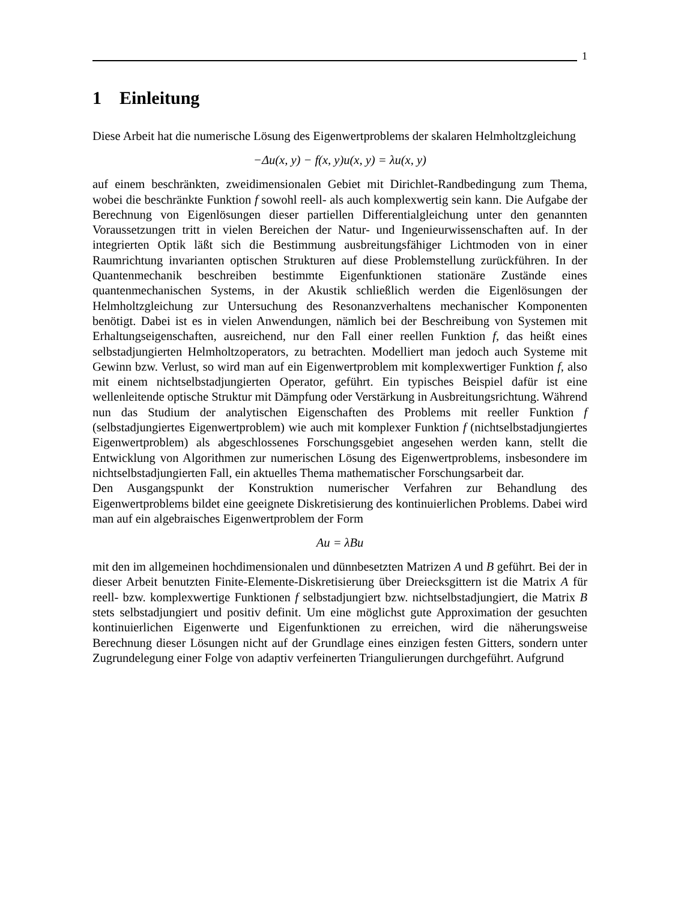1
1 Einleitung
Diese Arbeit hat die numerische Lösung des Eigenwertproblems der skalaren Helmholtzgleichung
−Δu(x, y) − f(x, y)u(x, y) = λu(x, y)
auf einem beschränkten, zweidimensionalen Gebiet mit Dirichlet-Randbedingung zum Thema, wobei die beschränkte Funktion f sowohl reell- als auch komplexwertig sein kann. Die Aufgabe der Berechnung von Eigenlösungen dieser partiellen Differentialgleichung unter den genannten Voraussetzungen tritt in vielen Bereichen der Natur- und Ingenieurwissenschaften auf. In der integrierten Optik läßt sich die Bestimmung ausbreitungsfähiger Lichtmoden von in einer Raumrichtung invarianten optischen Strukturen auf diese Problemstellung zurückführen. In der Quantenmechanik beschreiben bestimmte Eigenfunktionen stationäre Zustände eines quantenmechanischen Systems, in der Akustik schließlich werden die Eigenlösungen der Helmholtzgleichung zur Untersuchung des Resonanzverhaltens mechanischer Komponenten benötigt. Dabei ist es in vielen Anwendungen, nämlich bei der Beschreibung von Systemen mit Erhaltungseigenschaften, ausreichend, nur den Fall einer reellen Funktion f, das heißt eines selbstadjungierten Helmholtzoperators, zu betrachten. Modelliert man jedoch auch Systeme mit Gewinn bzw. Verlust, so wird man auf ein Eigenwertproblem mit komplexwertiger Funktion f, also mit einem nichtselbstadjungierten Operator, geführt. Ein typisches Beispiel dafür ist eine wellenleitende optische Struktur mit Dämpfung oder Verstärkung in Ausbreitungsrichtung. Während nun das Studium der analytischen Eigenschaften des Problems mit reeller Funktion f (selbstadjungiertes Eigenwertproblem) wie auch mit komplexer Funktion f (nichtselbstadjungiertes Eigenwertproblem) als abgeschlossenes Forschungsgebiet angesehen werden kann, stellt die Entwicklung von Algorithmen zur numerischen Lösung des Eigenwertproblems, insbesondere im nichtselbstadjungierten Fall, ein aktuelles Thema mathematischer Forschungsarbeit dar.
Den Ausgangspunkt der Konstruktion numerischer Verfahren zur Behandlung des Eigenwertproblems bildet eine geeignete Diskretisierung des kontinuierlichen Problems. Dabei wird man auf ein algebraisches Eigenwertproblem der Form
Au = λBu
mit den im allgemeinen hochdimensionalen und dünnbesetzten Matrizen A und B geführt. Bei der in dieser Arbeit benutzten Finite-Elemente-Diskretisierung über Dreiecksgittern ist die Matrix A für reell- bzw. komplexwertige Funktionen f selbstadjungiert bzw. nichtselbstadjungiert, die Matrix B stets selbstadjungiert und positiv definit. Um eine möglichst gute Approximation der gesuchten kontinuierlichen Eigenwerte und Eigenfunktionen zu erreichen, wird die näherungsweise Berechnung dieser Lösungen nicht auf der Grundlage eines einzigen festen Gitters, sondern unter Zugrundelegung einer Folge von adaptiv verfeinerten Triangulierungen durchgeführt. Aufgrund